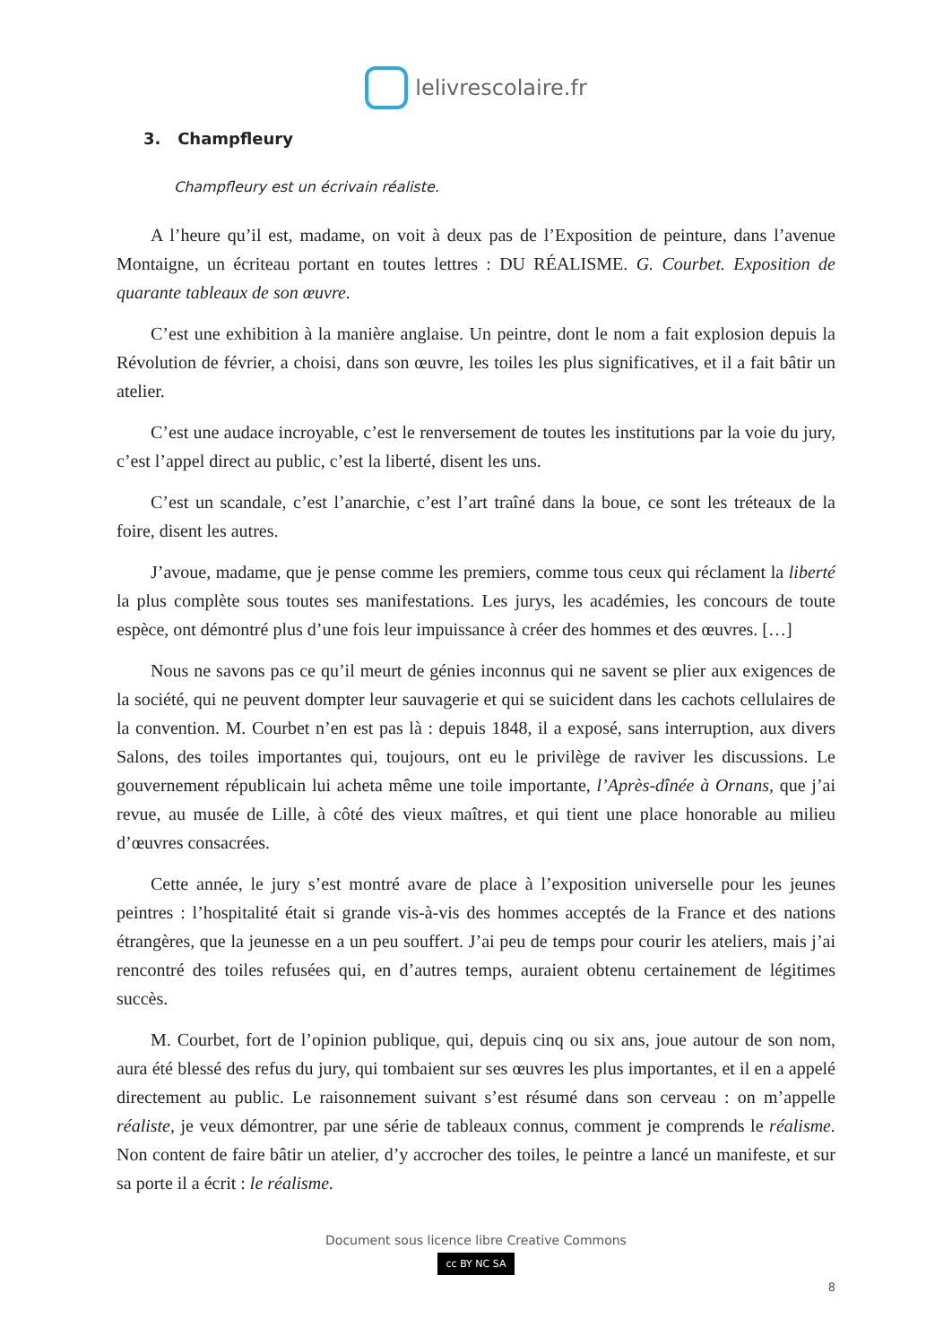lelivrescolaire.fr
3. Champfleury
Champfleury est un écrivain réaliste.
A l’heure qu’il est, madame, on voit à deux pas de l’Exposition de peinture, dans l’avenue Montaigne, un écriteau portant en toutes lettres : DU RÉALISME. G. Courbet. Exposition de quarante tableaux de son œuvre.
C’est une exhibition à la manière anglaise. Un peintre, dont le nom a fait explosion depuis la Révolution de février, a choisi, dans son œuvre, les toiles les plus significatives, et il a fait bâtir un atelier.
C’est une audace incroyable, c’est le renversement de toutes les institutions par la voie du jury, c’est l’appel direct au public, c’est la liberté, disent les uns.
C’est un scandale, c’est l’anarchie, c’est l’art traîné dans la boue, ce sont les tréteaux de la foire, disent les autres.
J’avoue, madame, que je pense comme les premiers, comme tous ceux qui réclament la liberté la plus complète sous toutes ses manifestations. Les jurys, les académies, les concours de toute espèce, ont démontré plus d’une fois leur impuissance à créer des hommes et des œuvres. […]
Nous ne savons pas ce qu’il meurt de génies inconnus qui ne savent se plier aux exigences de la société, qui ne peuvent dompter leur sauvagerie et qui se suicident dans les cachots cellulaires de la convention. M. Courbet n’en est pas là : depuis 1848, il a exposé, sans interruption, aux divers Salons, des toiles importantes qui, toujours, ont eu le privilège de raviver les discussions. Le gouvernement républicain lui acheta même une toile importante, l’Après-dînée à Ornans, que j’ai revue, au musée de Lille, à côté des vieux maîtres, et qui tient une place honorable au milieu d’œuvres consacrées.
Cette année, le jury s’est montré avare de place à l’exposition universelle pour les jeunes peintres : l’hospitalité était si grande vis-à-vis des hommes acceptés de la France et des nations étrangères, que la jeunesse en a un peu souffert. J’ai peu de temps pour courir les ateliers, mais j’ai rencontré des toiles refusées qui, en d’autres temps, auraient obtenu certainement de légitimes succès.
M. Courbet, fort de l’opinion publique, qui, depuis cinq ou six ans, joue autour de son nom, aura été blessé des refus du jury, qui tombaient sur ses œuvres les plus importantes, et il en a appelé directement au public. Le raisonnement suivant s’est résumé dans son cerveau : on m’appelle réaliste, je veux démontrer, par une série de tableaux connus, comment je comprends le réalisme. Non content de faire bâtir un atelier, d’y accrocher des toiles, le peintre a lancé un manifeste, et sur sa porte il a écrit : le réalisme.
Document sous licence libre Creative Commons
cc BY NC SA
8